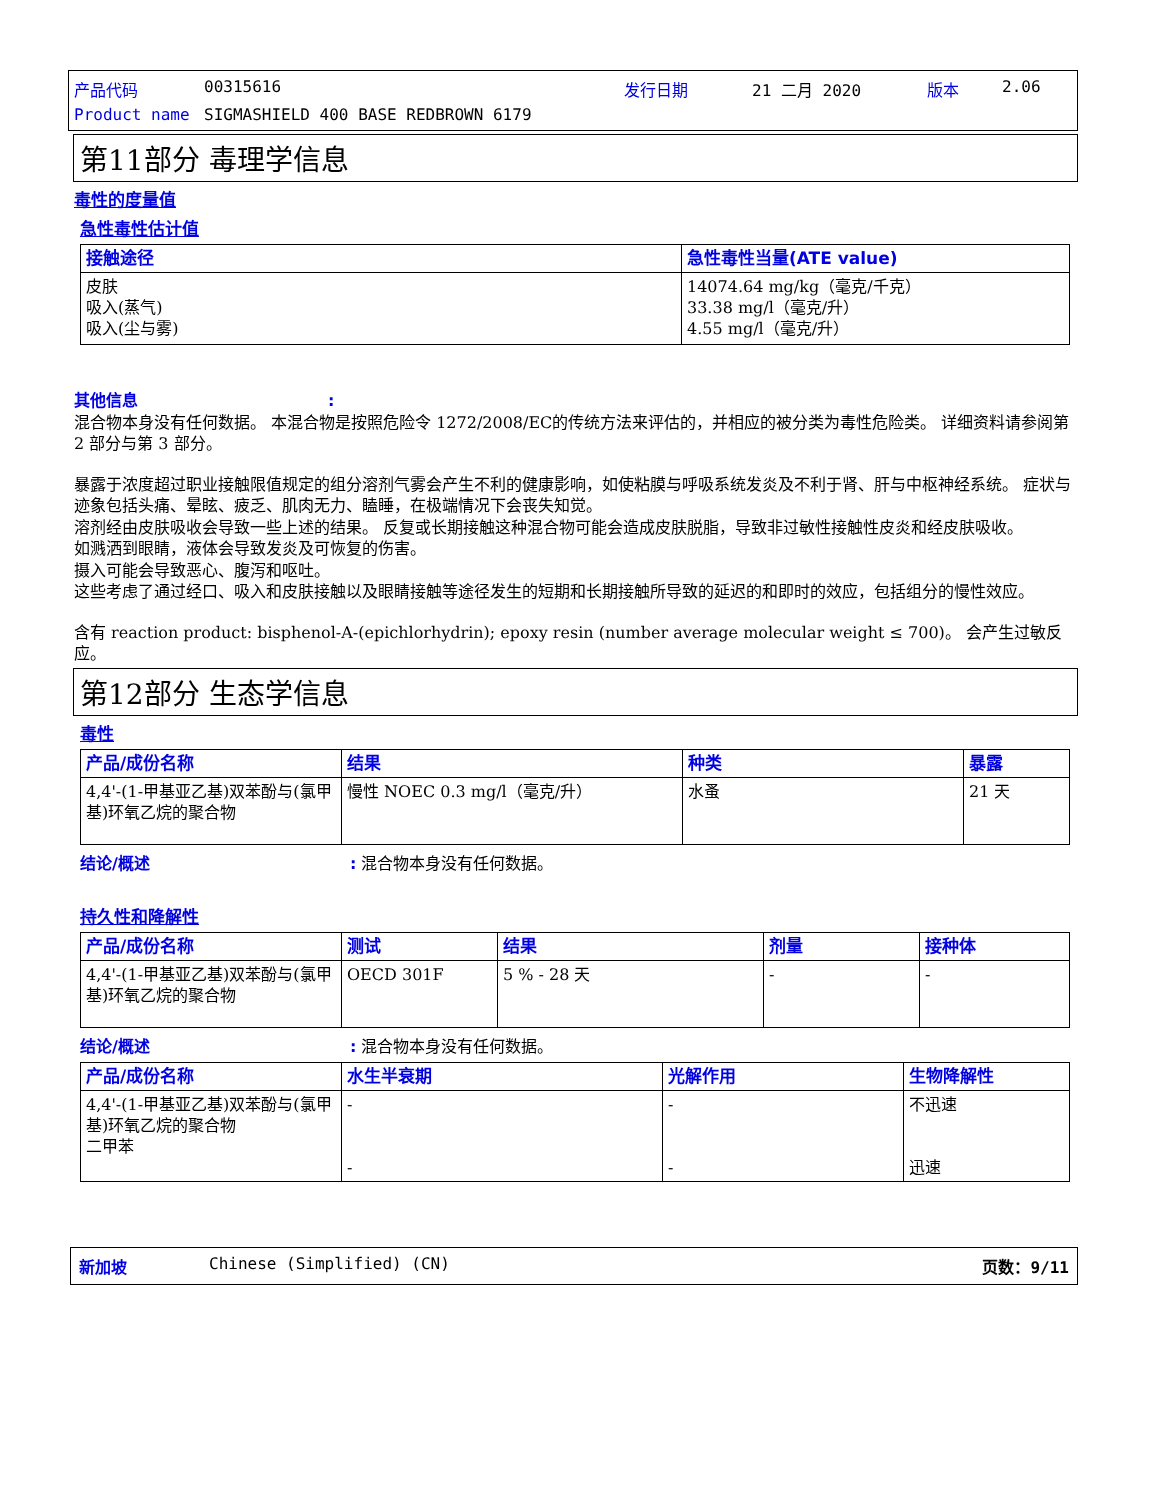| 产品代码 | 00315616 | 发行日期 | 21 二月 2020 | 版本 | 2.06 |
| Product name | SIGMASHIELD 400 BASE REDBROWN 6179 | | | | |
第11部分 毒理学信息
毒性的度量值
急性毒性估计值
| 接触途径 | 急性毒性当量(ATE value) |
| --- | --- |
| 皮肤 吸入(蒸气) 吸入(尘与雾) | 14074.64 mg/kg（毫克/千克） 33.38 mg/l（毫克/升） 4.55 mg/l（毫克/升） |
其他信息:
混合物本身没有任何数据。 本混合物是按照危险令 1272/2008/EC的传统方法来评估的，并相应的被分类为毒性危险类。 详细资料请参阅第 2 部分与第 3 部分。
暴露于浓度超过职业接触限值规定的组分溶剂气雾会产生不利的健康影响，如使粘膜与呼吸系统发炎及不利于肾、肝与中枢神经系统。 症状与迹象包括头痛、晕眩、疲乏、肌肉无力、瞌睡，在极端情况下会丧失知觉。
溶剂经由皮肤吸收会导致一些上述的结果。 反复或长期接触这种混合物可能会造成皮肤脱脂，导致非过敏性接触性皮炎和经皮肤吸收。
如溅洒到眼睛，液体会导致发炎及可恢复的伤害。
摄入可能会导致恶心、腹泻和呕吐。
这些考虑了通过经口、吸入和皮肤接触以及眼睛接触等途径发生的短期和长期接触所导致的延迟的和即时的效应，包括组分的慢性效应。
含有 reaction product: bisphenol-A-(epichlorhydrin); epoxy resin (number average molecular weight ≤ 700)。 会产生过敏反应。
第12部分 生态学信息
毒性
| 产品/成份名称 | 结果 | 种类 | 暴露 |
| --- | --- | --- | --- |
| 4,4'-(1-甲基亚乙基)双苯酚与(氯甲 基)环氧乙烷的聚合物 | 慢性 NOEC 0.3 mg/l（毫克/升） | 水蚤 | 21 天 |
结论/概述: 混合物本身没有任何数据。
持久性和降解性
| 产品/成份名称 | 测试 | 结果 | 剂量 | 接种体 |
| --- | --- | --- | --- | --- |
| 4,4'-(1-甲基亚乙基)双苯酚与(氯甲 基)环氧乙烷的聚合物 | OECD 301F | 5 % - 28 天 | - | - |
结论/概述: 混合物本身没有任何数据。
| 产品/成份名称 | 水生半衰期 | 光解作用 | 生物降解性 |
| --- | --- | --- | --- |
| 4,4'-(1-甲基亚乙基)双苯酚与(氯甲 基)环氧乙烷的聚合物 二甲苯 | - - | - - | 不迅速 迅速 |
新加坡 Chinese (Simplified) (CN) 页数：9/11